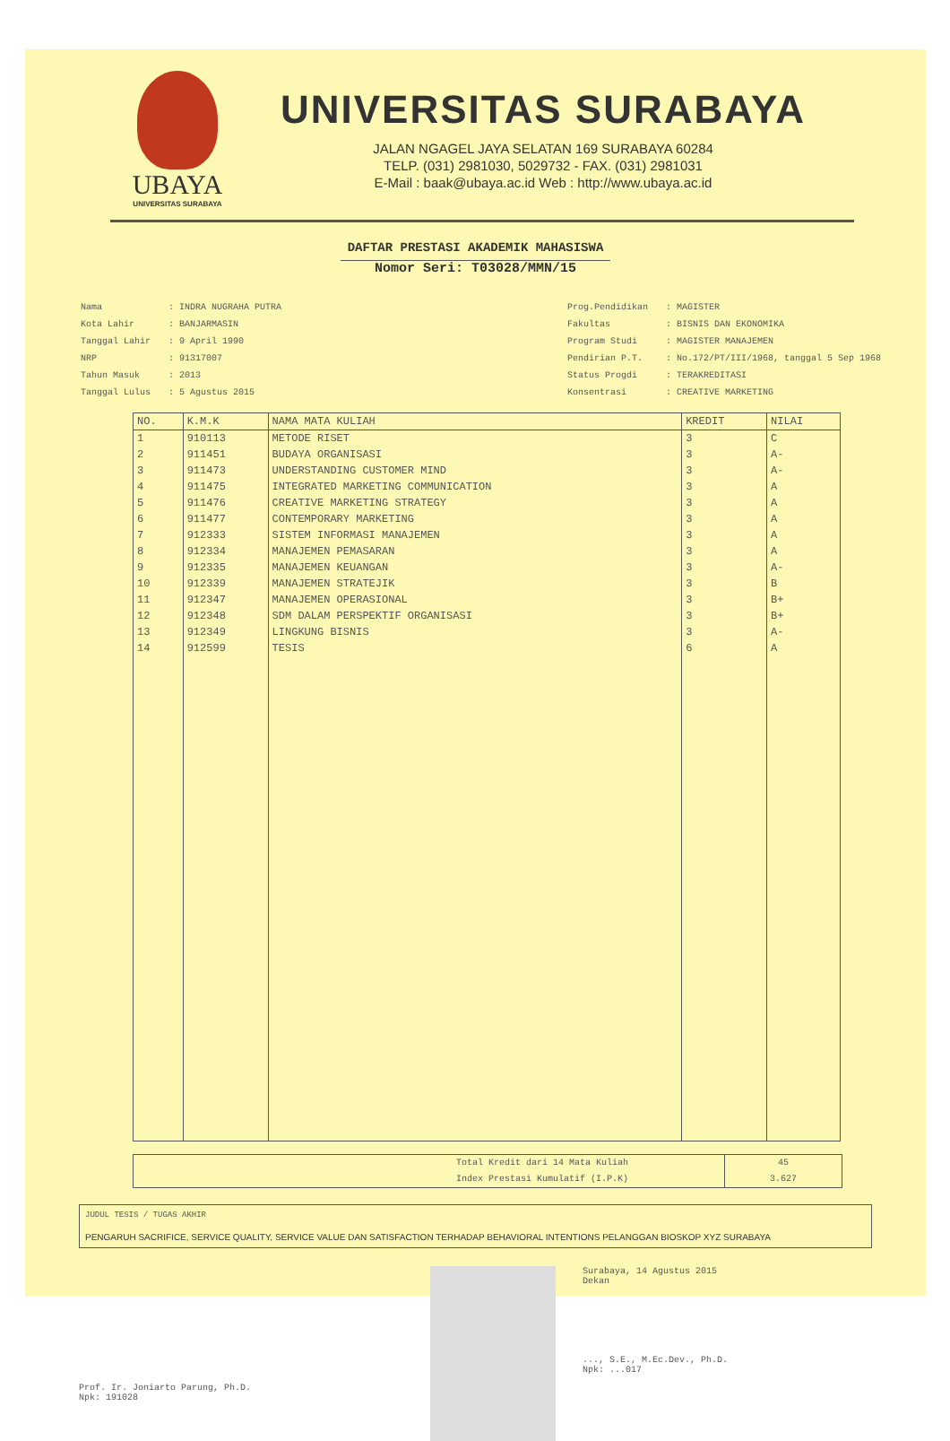UBAYA
UNIVERSITAS SURABAYA
UNIVERSITAS SURABAYA
JALAN NGAGEL JAYA SELATAN 169 SURABAYA 60284
TELP. (031) 2981030, 5029732 - FAX. (031) 2981031
E-Mail : baak@ubaya.ac.id Web : http://www.ubaya.ac.id
DAFTAR PRESTASI AKADEMIK MAHASISWA
Nomor Seri: T03028/MMN/15
| Nama | : INDRA NUGRAHA PUTRA |
| Kota Lahir | : BANJARMASIN |
| Tanggal Lahir | : 9 April 1990 |
| NRP | : 91317007 |
| Tahun Masuk | : 2013 |
| Tanggal Lulus | : 5 Agustus 2015 |
| Prog.Pendidikan | : MAGISTER |
| Fakultas | : BISNIS DAN EKONOMIKA |
| Program Studi | : MAGISTER MANAJEMEN |
| Pendirian P.T. | : No.172/PT/III/1968, tanggal 5 Sep 1968 |
| Status Progdi | : TERAKREDITASI |
| Konsentrasi | : CREATIVE MARKETING |
| NO. | K.M.K | NAMA MATA KULIAH | KREDIT | NILAI |
| --- | --- | --- | --- | --- |
| 1 | 910113 | METODE RISET | 3 | C |
| 2 | 911451 | BUDAYA ORGANISASI | 3 | A- |
| 3 | 911473 | UNDERSTANDING CUSTOMER MIND | 3 | A- |
| 4 | 911475 | INTEGRATED MARKETING COMMUNICATION | 3 | A |
| 5 | 911476 | CREATIVE MARKETING STRATEGY | 3 | A |
| 6 | 911477 | CONTEMPORARY MARKETING | 3 | A |
| 7 | 912333 | SISTEM INFORMASI MANAJEMEN | 3 | A |
| 8 | 912334 | MANAJEMEN PEMASARAN | 3 | A |
| 9 | 912335 | MANAJEMEN KEUANGAN | 3 | A- |
| 10 | 912339 | MANAJEMEN STRATEJIK | 3 | B |
| 11 | 912347 | MANAJEMEN OPERASIONAL | 3 | B+ |
| 12 | 912348 | SDM DALAM PERSPEKTIF ORGANISASI | 3 | B+ |
| 13 | 912349 | LINGKUNG BISNIS | 3 | A- |
| 14 | 912599 | TESIS | 6 | A |
Total Kredit dari 14 Mata Kuliah
Index Prestasi Kumulatif (I.P.K)
45
3.627
JUDUL TESIS / TUGAS AKHIR
PENGARUH SACRIFICE, SERVICE QUALITY, SERVICE VALUE DAN SATISFACTION TERHADAP BEHAVIORAL INTENTIONS PELANGGAN BIOSKOP XYZ SURABAYA
Prof. Ir. Joniarto Parung, Ph.D.
Npk: 191028
Surabaya, 14 Agustus 2015
Dekan
..., S.E., M.Ec.Dev., Ph.D.
Npk: ...017